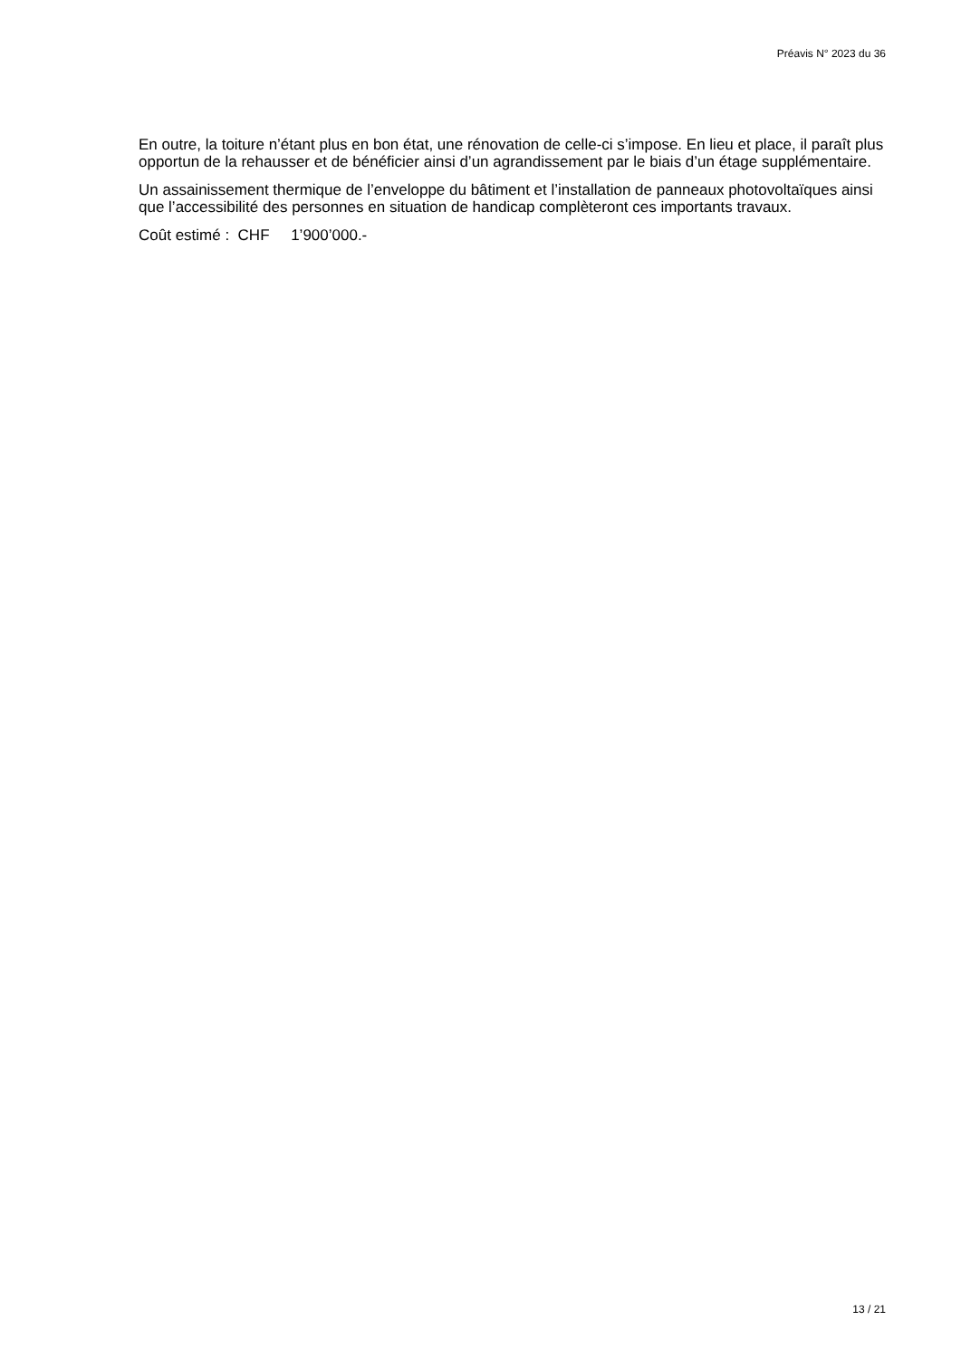Préavis N° 2023 du 36
En outre, la toiture n’étant plus en bon état, une rénovation de celle-ci s’impose. En lieu et place, il paraît plus opportun de la rehausser et de bénéficier ainsi d’un agrandissement par le biais d’un étage supplémentaire.
Un assainissement thermique de l’enveloppe du bâtiment et l’installation de panneaux photovoltaïques ainsi que l’accessibilité des personnes en situation de handicap complèteront ces importants travaux.
Coût estimé : CHF 1’900’000.-
13 / 21